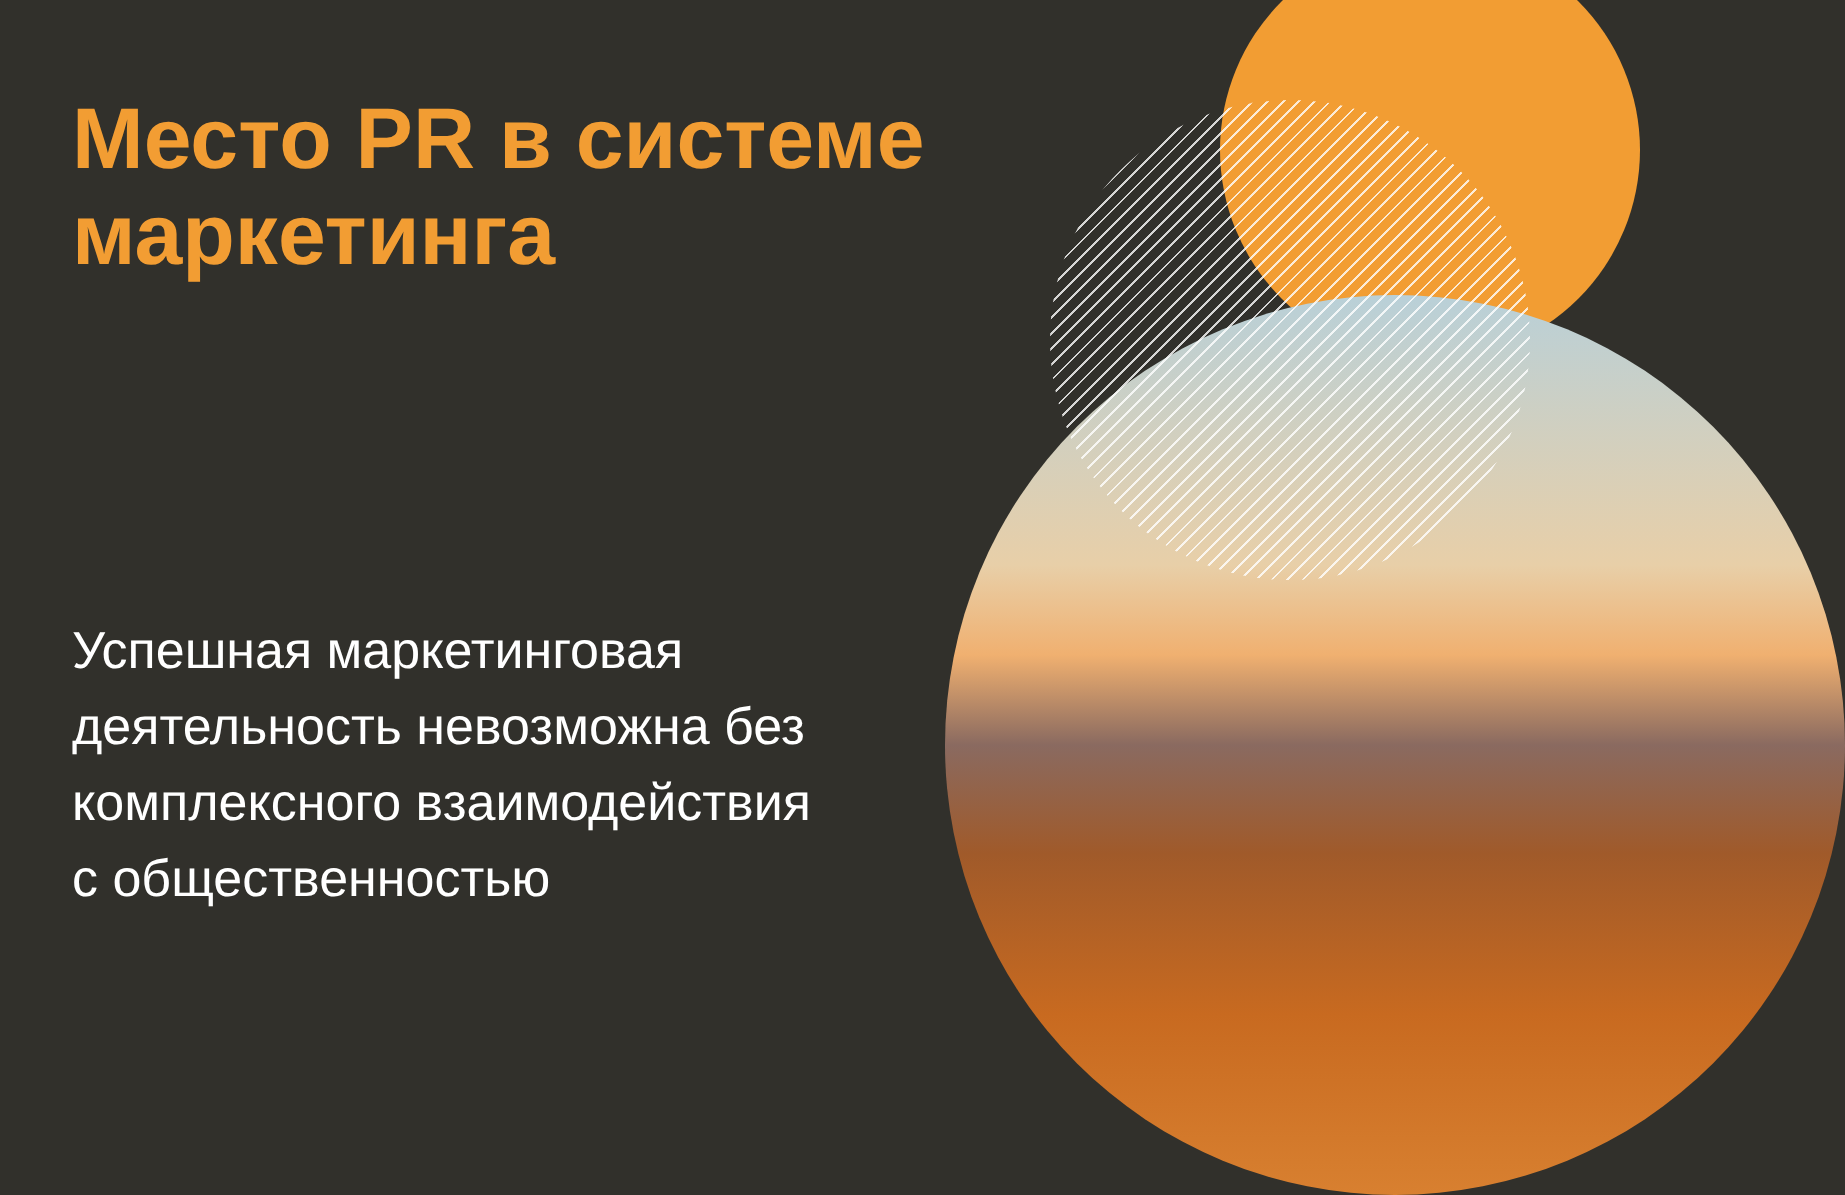Место PR в системе маркетинга
Успешная маркетинговая
деятельность невозможна без
комплексного взаимодействия
с общественностью